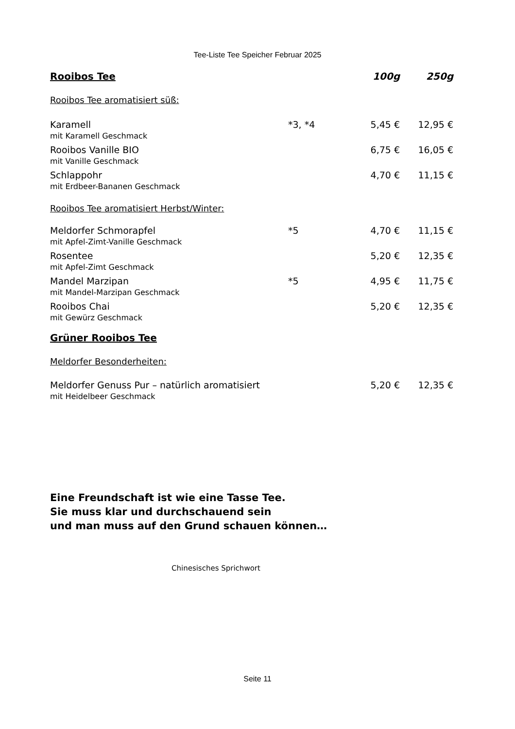Tee-Liste Tee Speicher Februar 2025
| Rooibos Tee | | 100g | 250g |
| --- | --- | --- | --- |
| Rooibos Tee aromatisiert süß: | | | |
| Karamell mit Karamell Geschmack | *3, *4 | 5,45 € | 12,95 € |
| Rooibos Vanille BIO mit Vanille Geschmack | | 6,75 € | 16,05 € |
| Schlappohr mit Erdbeer-Bananen Geschmack | | 4,70 € | 11,15 € |
| Rooibos Tee aromatisiert Herbst/Winter: | | | |
| Meldorfer Schmorapfel mit Apfel-Zimt-Vanille Geschmack | *5 | 4,70 € | 11,15 € |
| Rosentee mit Apfel-Zimt Geschmack | | 5,20 € | 12,35 € |
| Mandel Marzipan mit Mandel-Marzipan Geschmack | *5 | 4,95 € | 11,75 € |
| Rooibos Chai mit Gewürz Geschmack | | 5,20 € | 12,35 € |
| Grüner Rooibos Tee | | | |
| Meldorfer Besonderheiten: | | | |
| Meldorfer Genuss Pur – natürlich aromatisiert mit Heidelbeer Geschmack | | 5,20 € | 12,35 € |
Eine Freundschaft ist wie eine Tasse Tee.
Sie muss klar und durchschauend sein
und man muss auf den Grund schauen können…
Chinesisches Sprichwort
Seite 11